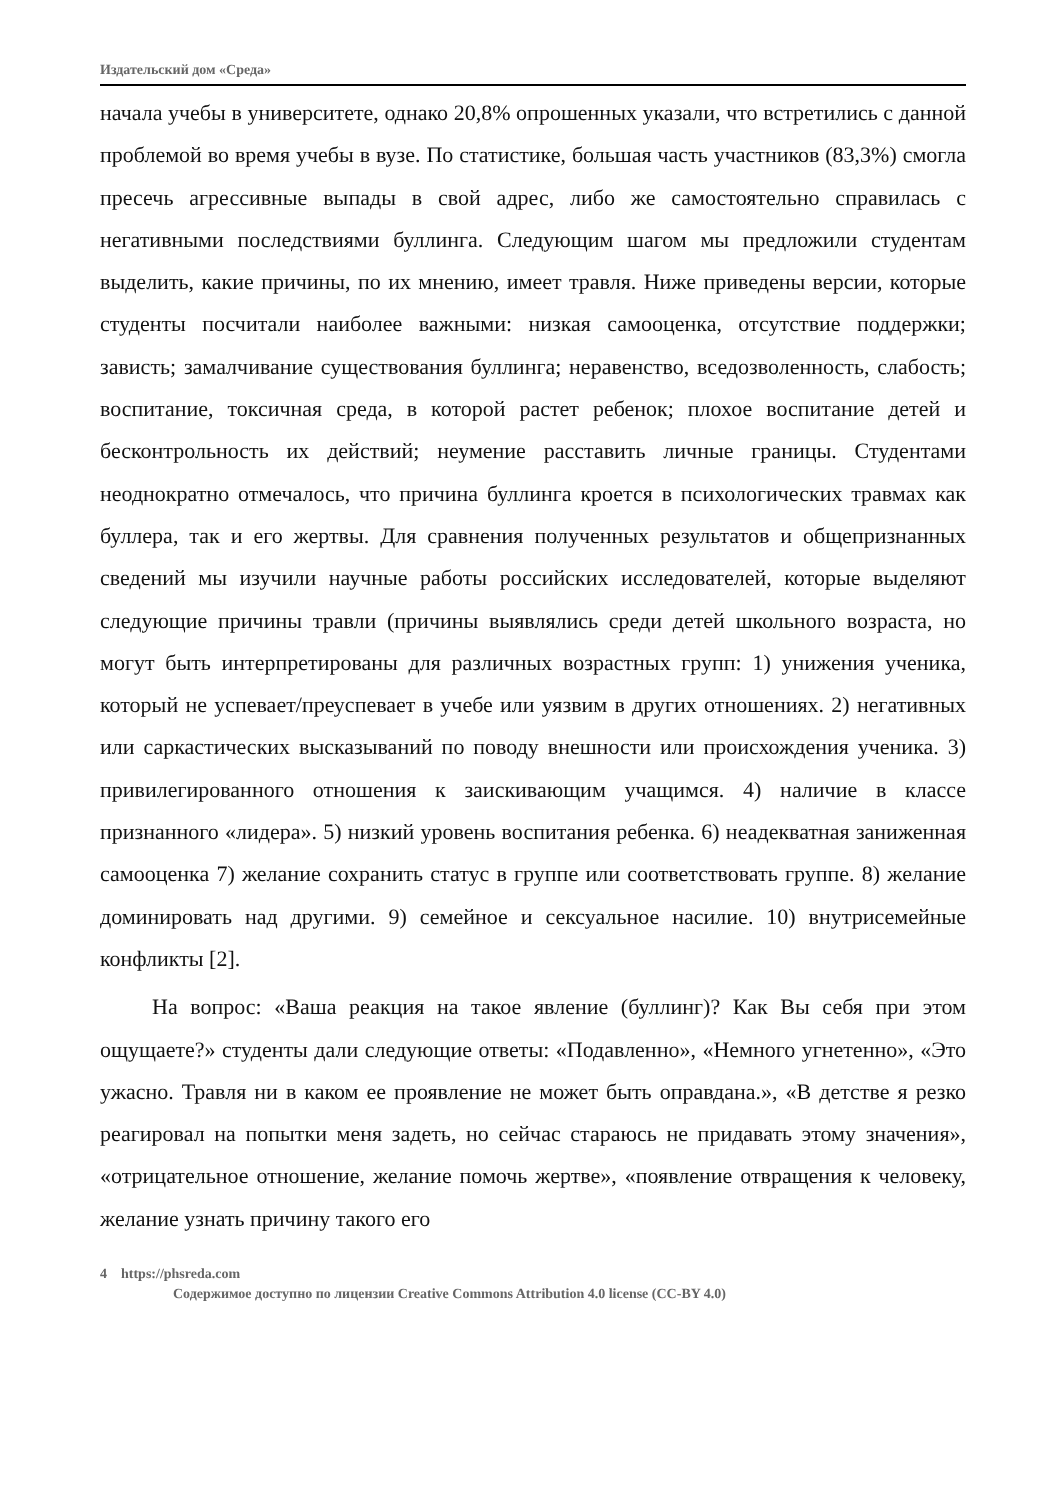Издательский дом «Среда»
начала учебы в университете, однако 20,8% опрошенных указали, что встретились с данной проблемой во время учебы в вузе. По статистике, большая часть участников (83,3%) смогла пресечь агрессивные выпады в свой адрес, либо же самостоятельно справилась с негативными последствиями буллинга. Следующим шагом мы предложили студентам выделить, какие причины, по их мнению, имеет травля. Ниже приведены версии, которые студенты посчитали наиболее важными: низкая самооценка, отсутствие поддержки; зависть; замалчивание существования буллинга; неравенство, вседозволенность, слабость; воспитание, токсичная среда, в которой растет ребенок; плохое воспитание детей и бесконтрольность их действий; неумение расставить личные границы. Студентами неоднократно отмечалось, что причина буллинга кроется в психологических травмах как буллера, так и его жертвы. Для сравнения полученных результатов и общепризнанных сведений мы изучили научные работы российских исследователей, которые выделяют следующие причины травли (причины выявлялись среди детей школьного возраста, но могут быть интерпретированы для различных возрастных групп: 1) унижения ученика, который не успевает/преуспевает в учебе или уязвим в других отношениях. 2) негативных или саркастических высказываний по поводу внешности или происхождения ученика. 3) привилегированного отношения к заискивающим учащимся. 4) наличие в классе признанного «лидера». 5) низкий уровень воспитания ребенка. 6) неадекватная заниженная самооценка 7) желание сохранить статус в группе или соответствовать группе. 8) желание доминировать над другими. 9) семейное и сексуальное насилие. 10) внутрисемейные конфликты [2].
На вопрос: «Ваша реакция на такое явление (буллинг)? Как Вы себя при этом ощущаете?» студенты дали следующие ответы: «Подавленно», «Немного угнетенно», «Это ужасно. Травля ни в каком ее проявление не может быть оправдана.», «В детстве я резко реагировал на попытки меня задеть, но сейчас стараюсь не придавать этому значения», «отрицательное отношение, желание помочь жертве», «появление отвращения к человеку, желание узнать причину такого его
4 https://phsreda.com
Содержимое доступно по лицензии Creative Commons Attribution 4.0 license (CC-BY 4.0)